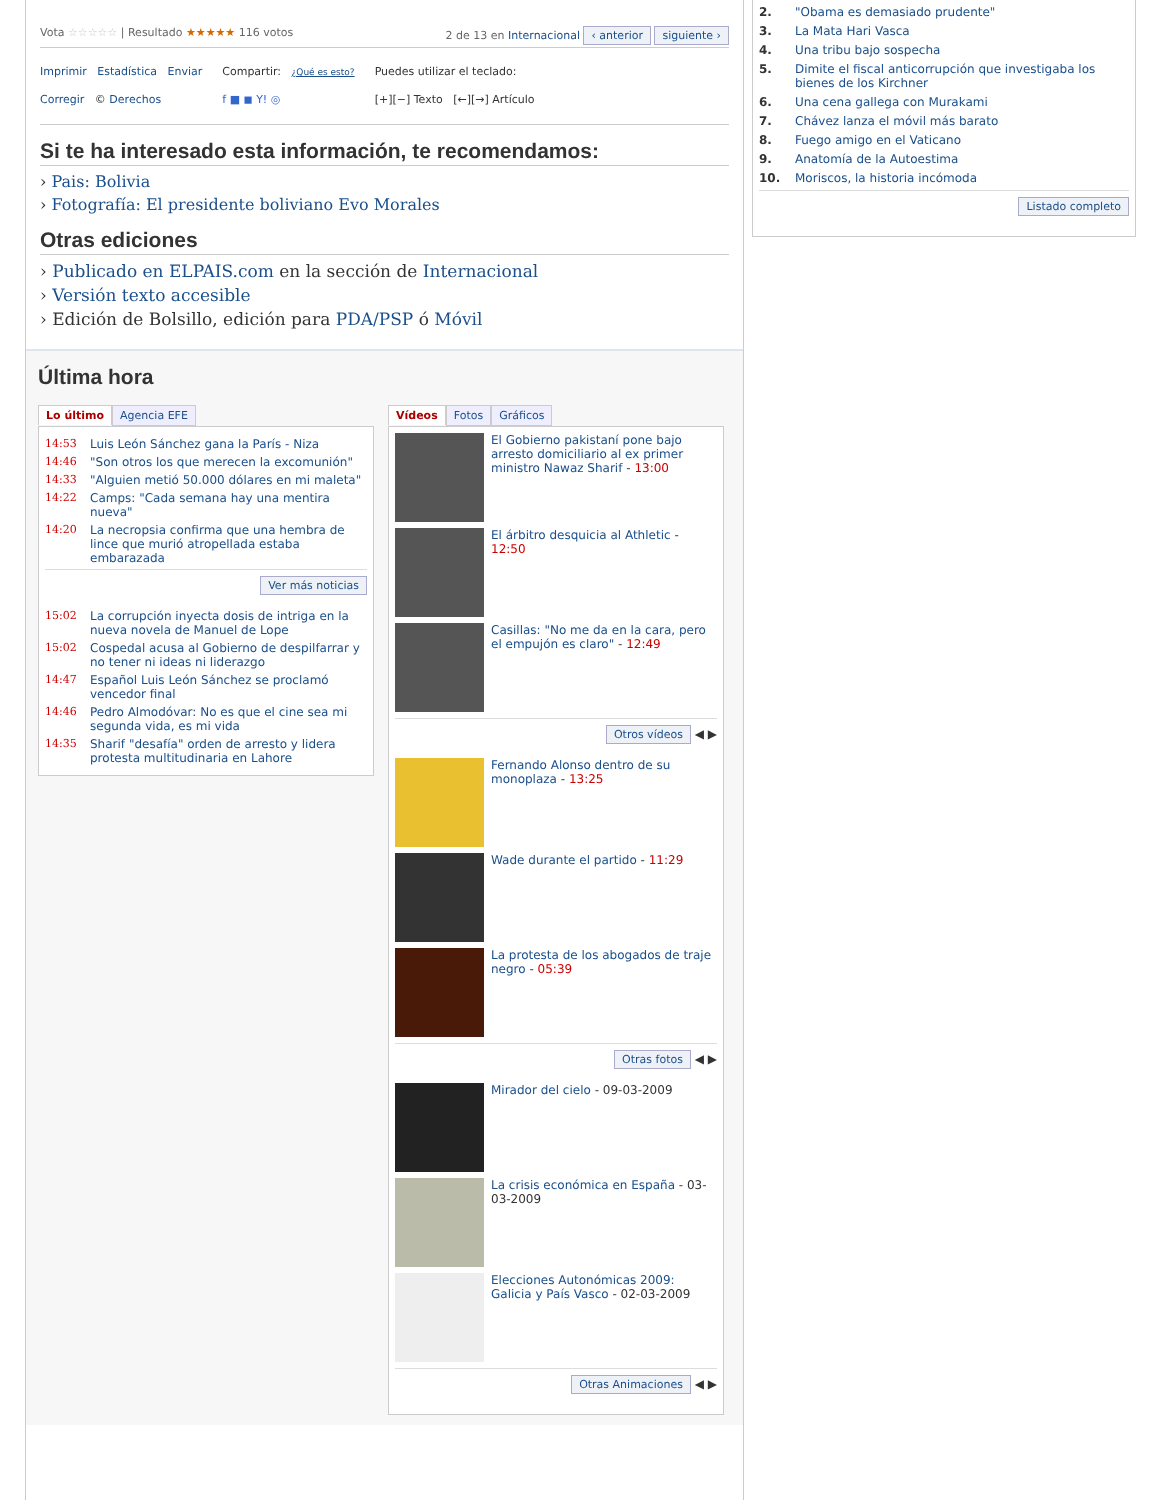Vota ☆☆☆☆☆ | Resultado ★★★★★ 116 votos 2 de 13 en Internacional ‹ anterior siguiente ›
Imprimir Estadística Enviar
Corregir © Derechos
Compartir: ¿Qué es esto?
f ■ ◼ Y! ◎
Puedes utilizar el teclado:
[+][−] Texto [←][→] Artículo
Si te ha interesado esta información, te recomendamos:
› Pais: Bolivia
› Fotografía: El presidente boliviano Evo Morales
Otras ediciones
› Publicado en ELPAIS.com en la sección de Internacional
› Versión texto accesible
› Edición de Bolsillo, edición para PDA/PSP ó Móvil
Última hora
Lo último Agencia EFE
14:53 Luis León Sánchez gana la París - Niza
14:46 "Son otros los que merecen la excomunión"
14:33 "Alguien metió 50.000 dólares en mi maleta"
14:22 Camps: "Cada semana hay una mentira nueva"
14:20 La necropsia confirma que una hembra de lince que murió atropellada estaba embarazada
Ver más noticias
15:02 La corrupción inyecta dosis de intriga en la nueva novela de Manuel de Lope
15:02 Cospedal acusa al Gobierno de despilfarrar y no tener ni ideas ni liderazgo
14:47 Español Luis León Sánchez se proclamó vencedor final
14:46 Pedro Almodóvar: No es que el cine sea mi segunda vida, es mi vida
14:35 Sharif "desafía" orden de arresto y lidera protesta multitudinaria en Lahore
Vídeos Fotos Gráficos
El Gobierno pakistaní pone bajo arresto domiciliario al ex primer ministro Nawaz Sharif - 13:00
El árbitro desquicia al Athletic - 12:50
Casillas: "No me da en la cara, pero el empujón es claro" - 12:49
Otros vídeos ◀ ▶
Fernando Alonso dentro de su monoplaza - 13:25
Wade durante el partido - 11:29
La protesta de los abogados de traje negro - 05:39
Otras fotos ◀ ▶
Mirador del cielo - 09-03-2009
La crisis económica en España - 03-03-2009
Elecciones Autonómicas 2009: Galicia y País Vasco - 02-03-2009
Otras Animaciones ◀ ▶
2. "Obama es demasiado prudente"
3. La Mata Hari Vasca
4. Una tribu bajo sospecha
5. Dimite el fiscal anticorrupción que investigaba los bienes de los Kirchner
6. Una cena gallega con Murakami
7. Chávez lanza el móvil más barato
8. Fuego amigo en el Vaticano
9. Anatomía de la Autoestima
10. Moriscos, la historia incómoda
Listado completo